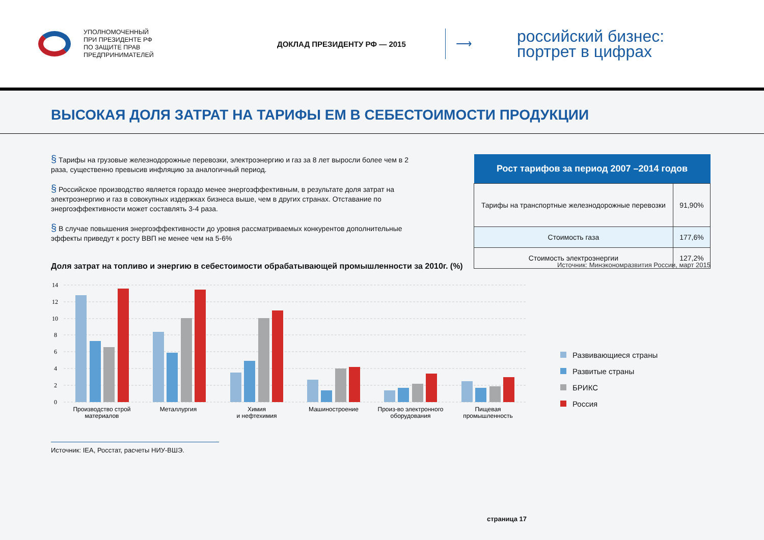УПОЛНОМОЧЕННЫЙ
ПРИ ПРЕЗИДЕНТЕ РФ
ПО ЗАЩИТЕ ПРАВ
ПРЕДПРИНИМАТЕЛЕЙ
ДОКЛАД ПРЕЗИДЕНТУ РФ — 2015
⟶
российский бизнес:
портрет в цифрах
ВЫСОКАЯ ДОЛЯ ЗАТРАТ НА ТАРИФЫ ЕМ В СЕБЕСТОИМОСТИ ПРОДУКЦИИ
§ Тарифы на грузовые железнодорожные перевозки, электроэнергию и газ за 8 лет выросли более чем в 2 раза, существенно превысив инфляцию за аналогичный период.
§ Российское производство является гораздо менее энергоэффективным, в результате доля затрат на электроэнергию и газ в совокупных издержках бизнеса выше, чем в других странах. Отставание по энергоэффективности может составлять 3-4 раза.
§ В случае повышения энергоэффективности до уровня рассматриваемых конкурентов дополнительные эффекты приведут к росту ВВП не менее чем на 5-6%
| Рост тарифов за период 2007 –2014 годов | |
| --- | --- |
| Тарифы на транспортные железнодорожные перевозки | 91,90% |
| Стоимость газа | 177,6% |
| Стоимость электроэнергии | 127,2% |
Источник: Минэкономразвития России, март 2015
Доля затрат на топливо и энергию в себестоимости обрабатывающей промышленности за 2010г. (%)
14
12
10
8
6
4
2
0
Производство строй
материалов
Металлургия
Химия
и нефтехимия
Машиностроение
Произ-во электронного
оборудования
Пищевая
промышленность
Развивающиеся страны
Развитые страны
БРИКС
Россия
Источник: IEA, Росстат, расчеты НИУ-ВШЭ.
страница 17